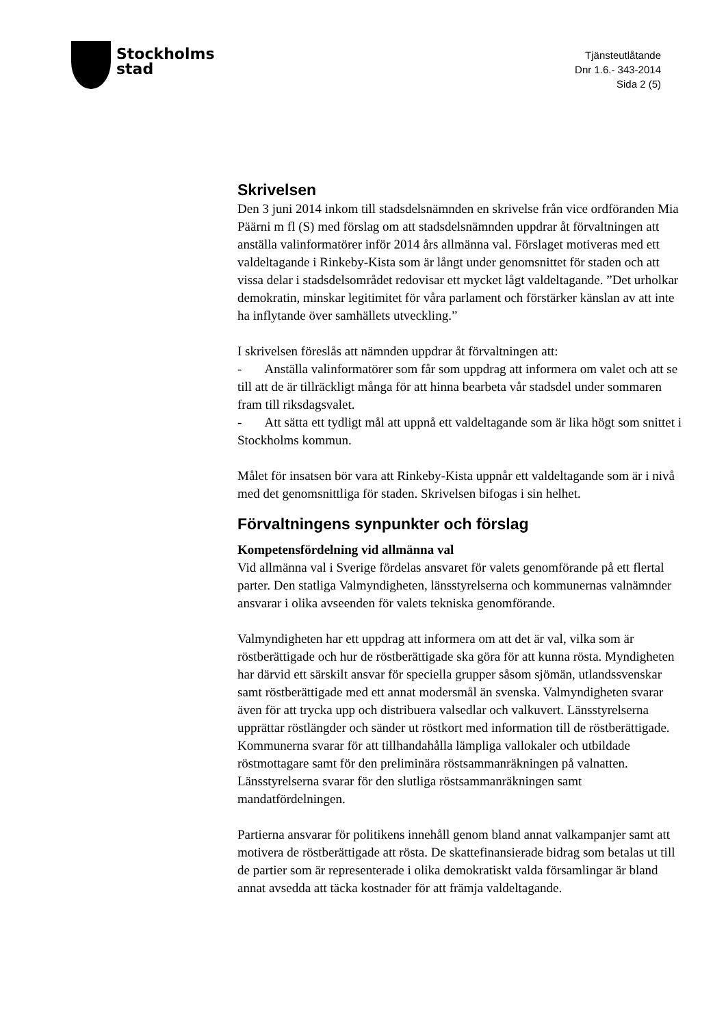Stockholms
stad
Tjänsteutlåtande
Dnr 1.6.- 343-2014
Sida 2 (5)
Skrivelsen
Den 3 juni 2014 inkom till stadsdelsnämnden en skrivelse från vice ordföranden Mia Päärni m fl (S) med förslag om att stadsdelsnämnden uppdrar åt förvaltningen att anställa valinformatörer inför 2014 års allmänna val. Förslaget motiveras med ett valdeltagande i Rinkeby-Kista som är långt under genomsnittet för staden och att vissa delar i stadsdelsområdet redovisar ett mycket lågt valdeltagande. ”Det urholkar demokratin, minskar legitimitet för våra parlament och förstärker känslan av att inte ha inflytande över samhällets utveckling.”
I skrivelsen föreslås att nämnden uppdrar åt förvaltningen att:
- Anställa valinformatörer som får som uppdrag att informera om valet och att se till att de är tillräckligt många för att hinna bearbeta vår stadsdel under sommaren fram till riksdagsvalet.
- Att sätta ett tydligt mål att uppnå ett valdeltagande som är lika högt som snittet i Stockholms kommun.
Målet för insatsen bör vara att Rinkeby-Kista uppnår ett valdeltagande som är i nivå med det genomsnittliga för staden. Skrivelsen bifogas i sin helhet.
Förvaltningens synpunkter och förslag
Kompetensfördelning vid allmänna val
Vid allmänna val i Sverige fördelas ansvaret för valets genomförande på ett flertal parter. Den statliga Valmyndigheten, länsstyrelserna och kommunernas valnämnder ansvarar i olika avseenden för valets tekniska genomförande.
Valmyndigheten har ett uppdrag att informera om att det är val, vilka som är röstberättigade och hur de röstberättigade ska göra för att kunna rösta. Myndigheten har därvid ett särskilt ansvar för speciella grupper såsom sjömän, utlandssvenskar samt röstberättigade med ett annat modersmål än svenska. Valmyndigheten svarar även för att trycka upp och distribuera valsedlar och valkuvert. Länsstyrelserna upprättar röstlängder och sänder ut röstkort med information till de röstberättigade. Kommunerna svarar för att tillhandahålla lämpliga vallokaler och utbildade röstmottagare samt för den preliminära röstsammanräkningen på valnatten. Länsstyrelserna svarar för den slutliga röstsammanräkningen samt mandatfördelningen.
Partierna ansvarar för politikens innehåll genom bland annat valkampanjer samt att motivera de röstberättigade att rösta. De skattefinansierade bidrag som betalas ut till de partier som är representerade i olika demokratiskt valda församlingar är bland annat avsedda att täcka kostnader för att främja valdeltagande.